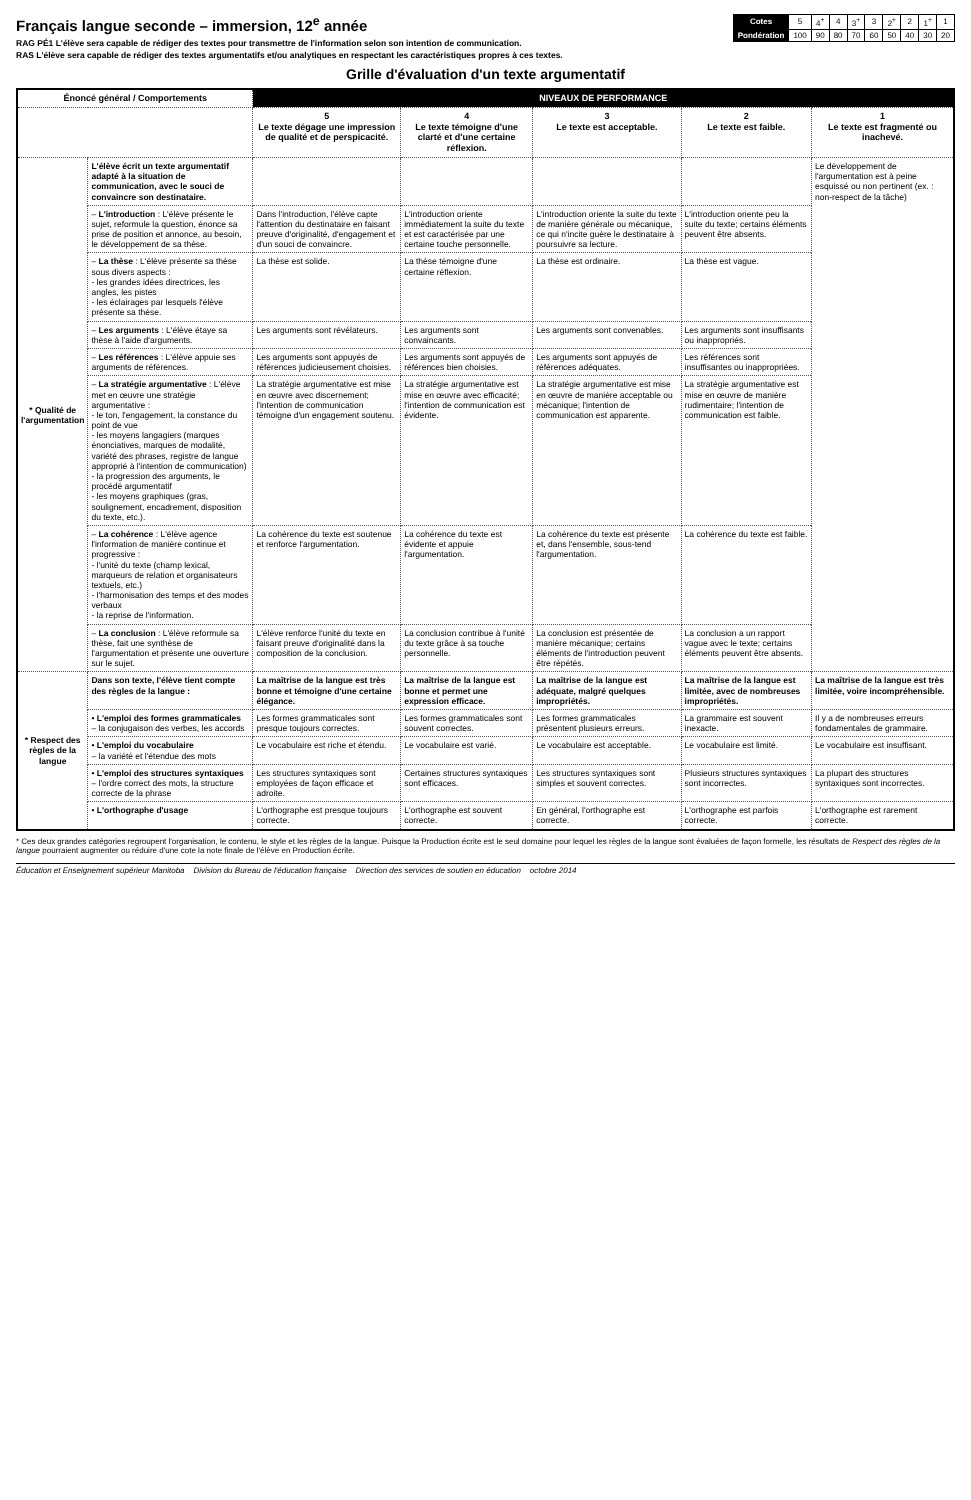Français langue seconde – immersion, 12<sup>e</sup> année
RAG PÉ1 L'élève sera capable de rédiger des textes pour transmettre de l'information selon son intention de communication.
RAS L'élève sera capable de rédiger des textes argumentatifs et/ou analytiques en respectant les caractéristiques propres à ces textes.
| Cotes | 5 | 4<sup>+</sup> | 4 | 3<sup>+</sup> | 3 | 2<sup>+</sup> | 2 | 1<sup>+</sup> | 1 |
| Pondération | 100 | 90 | 80 | 70 | 60 | 50 | 40 | 30 | 20 |
Grille d'évaluation d'un texte argumentatif
| Énoncé général / Comportements | | NIVEAUX DE PERFORMANCE | | | | |
| --- | --- | --- | --- | --- | --- | --- |
| | | 5 Le texte dégage une impression de qualité et de perspicacité. | 4 Le texte témoigne d'une clarté et d'une certaine réflexion. | 3 Le texte est acceptable. | 2 Le texte est faible. | 1 Le texte est fragmenté ou inachevé. |
| * Qualité de l'argumentation | L'élève écrit un texte argumentatif adapté à la situation de communication, avec le souci de convaincre son destinataire. | | | | | Le développement de l'argumentation est à peine esquissé ou non pertinent (ex. : non-respect de la tâche) |
| | – L'introduction : L'élève présente le sujet, reformule la question, énonce sa prise de position et annonce, au besoin, le développement de sa thèse. | Dans l'introduction, l'élève capte l'attention du destinataire en faisant preuve d'originalité, d'engagement et d'un souci de convaincre. | L'introduction oriente immédiatement la suite du texte et est caractérisée par une certaine touche personnelle. | L'introduction oriente la suite du texte de manière générale ou mécanique, ce qui n'incite guère le destinataire à poursuivre sa lecture. | L'introduction oriente peu la suite du texte; certains éléments peuvent être absents. | |
| | – La thèse : L'élève présente sa thèse sous divers aspects : - les grandes idées directrices, les angles, les pistes - les éclairages par lesquels l'élève présente sa thèse. | La thèse est solide. | La thèse témoigne d'une certaine réflexion. | La thèse est ordinaire. | La thèse est vague. | |
| | – Les arguments : L'élève étaye sa thèse à l'aide d'arguments. | Les arguments sont révélateurs. | Les arguments sont convaincants. | Les arguments sont convenables. | Les arguments sont insuffisants ou inappropriés. | |
| | – Les références : L'élève appuie ses arguments de références. | Les arguments sont appuyés de références judicieusement choisies. | Les arguments sont appuyés de références bien choisies. | Les arguments sont appuyés de références adéquates. | Les références sont insuffisantes ou inappropriées. | |
| | – La stratégie argumentative : L'élève met en œuvre une stratégie argumentative : - le ton, l'engagement, la constance du point de vue - les moyens langagiers (marques énonciatives, marques de modalité, variété des phrases, registre de langue approprié à l'intention de communication) - la progression des arguments, le procédé argumentatif - les moyens graphiques (gras, soulignement, encadrement, disposition du texte, etc.). | La stratégie argumentative est mise en œuvre avec discernement; l'intention de communication témoigne d'un engagement soutenu. | La stratégie argumentative est mise en œuvre avec efficacité; l'intention de communication est évidente. | La stratégie argumentative est mise en œuvre de manière acceptable ou mécanique; l'intention de communication est apparente. | La stratégie argumentative est mise en œuvre de manière rudimentaire; l'intention de communication est faible. | |
| | – La cohérence : L'élève agence l'information de manière continue et progressive : - l'unité du texte (champ lexical, marqueurs de relation et organisateurs textuels, etc.) - l'harmonisation des temps et des modes verbaux - la reprise de l'information. | La cohérence du texte est soutenue et renforce l'argumentation. | La cohérence du texte est évidente et appuie l'argumentation. | La cohérence du texte est présente et, dans l'ensemble, sous-tend l'argumentation. | La cohérence du texte est faible. | |
| | – La conclusion : L'élève reformule sa thèse, fait une synthèse de l'argumentation et présente une ouverture sur le sujet. | L'élève renforce l'unité du texte en faisant preuve d'originalité dans la composition de la conclusion. | La conclusion contribue à l'unité du texte grâce à sa touche personnelle. | La conclusion est présentée de manière mécanique; certains éléments de l'introduction peuvent être répétés. | La conclusion a un rapport vague avec le texte; certains éléments peuvent être absents. | |
| * Respect des règles de la langue | Dans son texte, l'élève tient compte des règles de la langue : | La maîtrise de la langue est très bonne et témoigne d'une certaine élégance. | La maîtrise de la langue est bonne et permet une expression efficace. | La maîtrise de la langue est adéquate, malgré quelques impropriétés. | La maîtrise de la langue est limitée, avec de nombreuses impropriétés. | La maîtrise de la langue est très limitée, voire incompréhensible. |
| | • L'emploi des formes grammaticales – la conjugaison des verbes, les accords | Les formes grammaticales sont presque toujours correctes. | Les formes grammaticales sont souvent correctes. | Les formes grammaticales présentent plusieurs erreurs. | La grammaire est souvent inexacte. | Il y a de nombreuses erreurs fondamentales de grammaire. |
| | • L'emploi du vocabulaire – la variété et l'étendue des mots | Le vocabulaire est riche et étendu. | Le vocabulaire est varié. | Le vocabulaire est acceptable. | Le vocabulaire est limité. | Le vocabulaire est insuffisant. |
| | • L'emploi des structures syntaxiques – l'ordre correct des mots, la structure correcte de la phrase | Les structures syntaxiques sont employées de façon efficace et adroite. | Certaines structures syntaxiques sont efficaces. | Les structures syntaxiques sont simples et souvent correctes. | Plusieurs structures syntaxiques sont incorrectes. | La plupart des structures syntaxiques sont incorrectes. |
| | • L'orthographe d'usage | L'orthographe est presque toujours correcte. | L'orthographe est souvent correcte. | En général, l'orthographe est correcte. | L'orthographe est parfois correcte. | L'orthographe est rarement correcte. |
* Ces deux grandes catégories regroupent l'organisation, le contenu, le style et les règles de la langue. Puisque la Production écrite est le seul domaine pour lequel les règles de la langue sont évaluées de façon formelle, les résultats de Respect des règles de la langue pourraient augmenter ou réduire d'une cote la note finale de l'élève en Production écrite.
Éducation et Enseignement supérieur Manitoba Division du Bureau de l'éducation française Direction des services de soutien en éducation octobre 2014